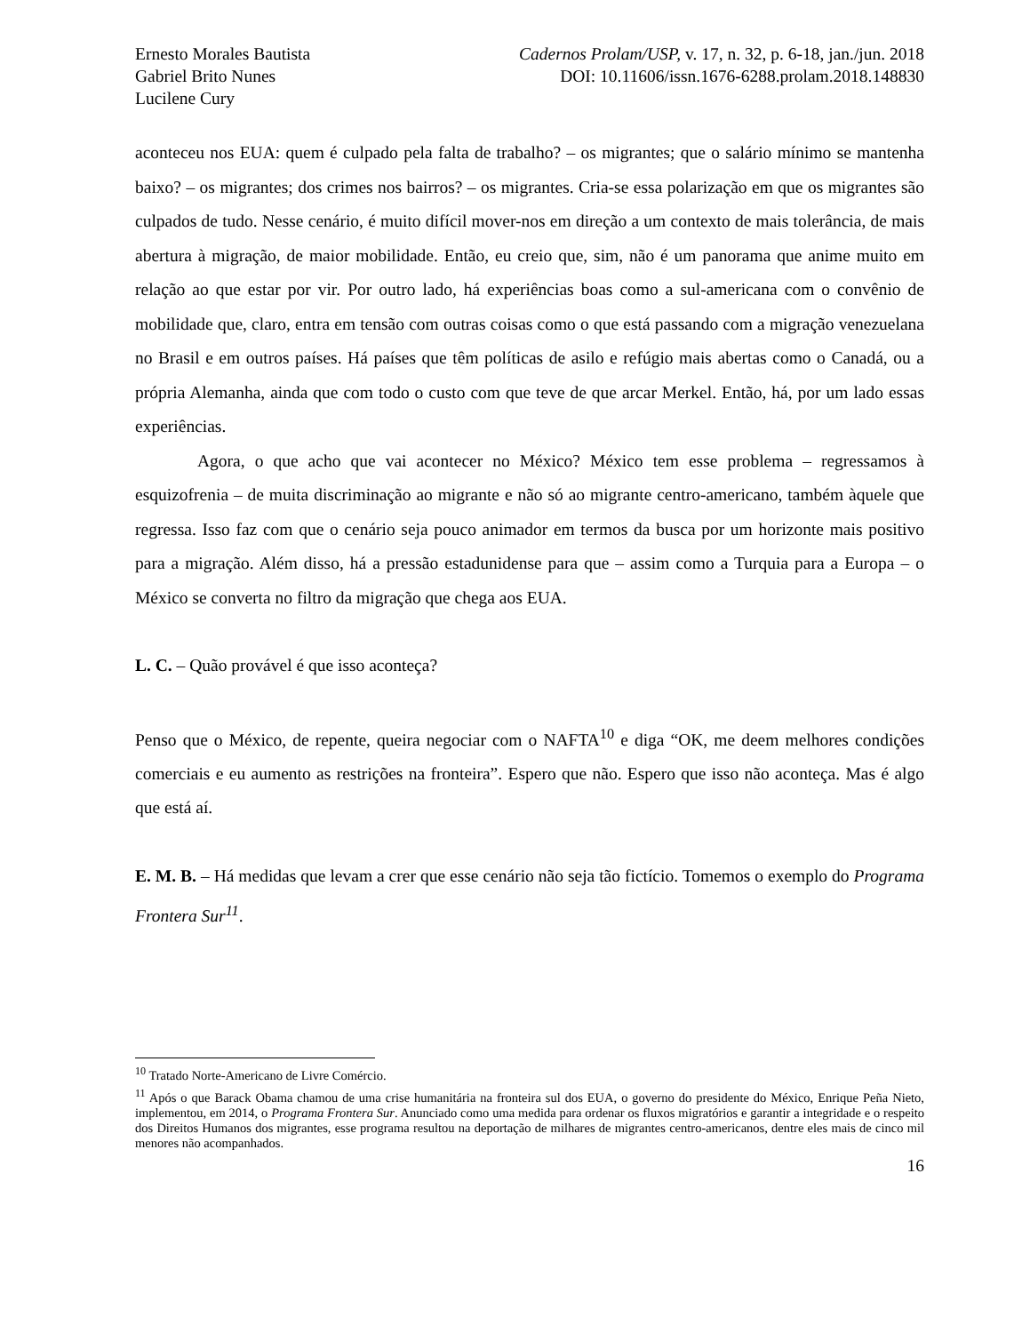Ernesto Morales Bautista
Gabriel Brito Nunes
Lucilene Cury
Cadernos Prolam/USP, v. 17, n. 32, p. 6-18, jan./jun. 2018
DOI: 10.11606/issn.1676-6288.prolam.2018.148830
aconteceu nos EUA: quem é culpado pela falta de trabalho? – os migrantes; que o salário mínimo se mantenha baixo? – os migrantes; dos crimes nos bairros? – os migrantes. Cria-se essa polarização em que os migrantes são culpados de tudo. Nesse cenário, é muito difícil mover-nos em direção a um contexto de mais tolerância, de mais abertura à migração, de maior mobilidade. Então, eu creio que, sim, não é um panorama que anime muito em relação ao que estar por vir. Por outro lado, há experiências boas como a sul-americana com o convênio de mobilidade que, claro, entra em tensão com outras coisas como o que está passando com a migração venezuelana no Brasil e em outros países. Há países que têm políticas de asilo e refúgio mais abertas como o Canadá, ou a própria Alemanha, ainda que com todo o custo com que teve de que arcar Merkel. Então, há, por um lado essas experiências.
Agora, o que acho que vai acontecer no México? México tem esse problema – regressamos à esquizofrenia – de muita discriminação ao migrante e não só ao migrante centro-americano, também àquele que regressa. Isso faz com que o cenário seja pouco animador em termos da busca por um horizonte mais positivo para a migração. Além disso, há a pressão estadunidense para que – assim como a Turquia para a Europa – o México se converta no filtro da migração que chega aos EUA.
L. C. – Quão provável é que isso aconteça?
Penso que o México, de repente, queira negociar com o NAFTA<sup>10</sup> e diga “OK, me deem melhores condições comerciais e eu aumento as restrições na fronteira”. Espero que não. Espero que isso não aconteça. Mas é algo que está aí.
E. M. B. – Há medidas que levam a crer que esse cenário não seja tão fictício. Tomemos o exemplo do Programa Frontera Sur<sup>11</sup>.
<sup>10</sup> Tratado Norte-Americano de Livre Comércio.
<sup>11</sup> Após o que Barack Obama chamou de uma crise humanitária na fronteira sul dos EUA, o governo do presidente do México, Enrique Peña Nieto, implementou, em 2014, o Programa Frontera Sur. Anunciado como uma medida para ordenar os fluxos migratórios e garantir a integridade e o respeito dos Direitos Humanos dos migrantes, esse programa resultou na deportação de milhares de migrantes centro-americanos, dentre eles mais de cinco mil menores não acompanhados.
16